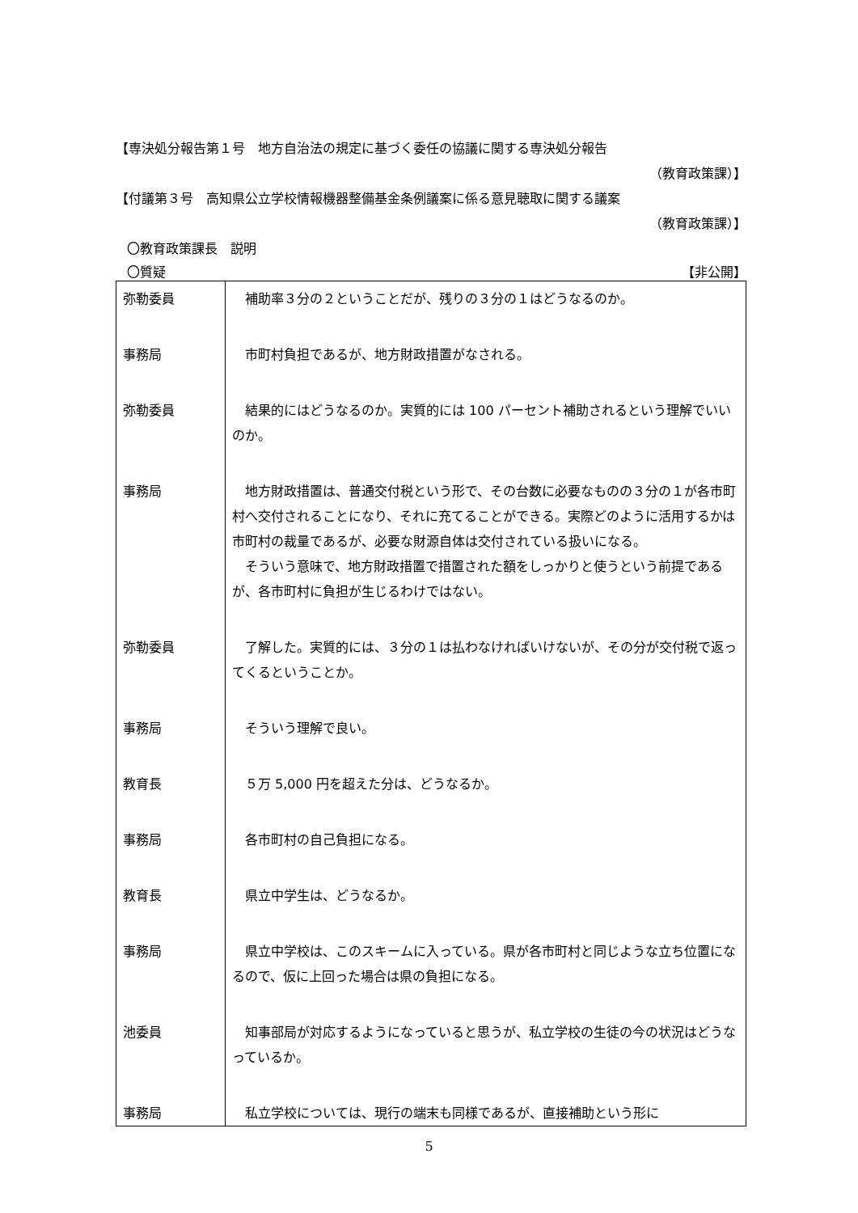【専決処分報告第１号　地方自治法の規定に基づく委任の協議に関する専決処分報告
（教育政策課）】
【付議第３号　高知県公立学校情報機器整備基金条例議案に係る意見聴取に関する議案
（教育政策課）】
〇教育政策課長　説明
〇質疑 【非公開】
| 弥勒委員 | 補助率３分の２ということだが、残りの３分の１はどうなるのか。 |
| 事務局 | 市町村負担であるが、地方財政措置がなされる。 |
| 弥勒委員 | 結果的にはどうなるのか。実質的には 100 パーセント補助されるという理解でいいのか。 |
| 事務局 | 地方財政措置は、普通交付税という形で、その台数に必要なものの３分の１が各市町村へ交付されることになり、それに充てることができる。実際どのように活用するかは市町村の裁量であるが、必要な財源自体は交付されている扱いになる。 そういう意味で、地方財政措置で措置された額をしっかりと使うという前提であるが、各市町村に負担が生じるわけではない。 |
| 弥勒委員 | 了解した。実質的には、３分の１は払わなければいけないが、その分が交付税で返ってくるということか。 |
| 事務局 | そういう理解で良い。 |
| 教育長 | ５万 5,000 円を超えた分は、どうなるか。 |
| 事務局 | 各市町村の自己負担になる。 |
| 教育長 | 県立中学生は、どうなるか。 |
| 事務局 | 県立中学校は、このスキームに入っている。県が各市町村と同じような立ち位置になるので、仮に上回った場合は県の負担になる。 |
| 池委員 | 知事部局が対応するようになっていると思うが、私立学校の生徒の今の状況はどうなっているか。 |
| 事務局 | 私立学校については、現行の端末も同様であるが、直接補助という形に |
5